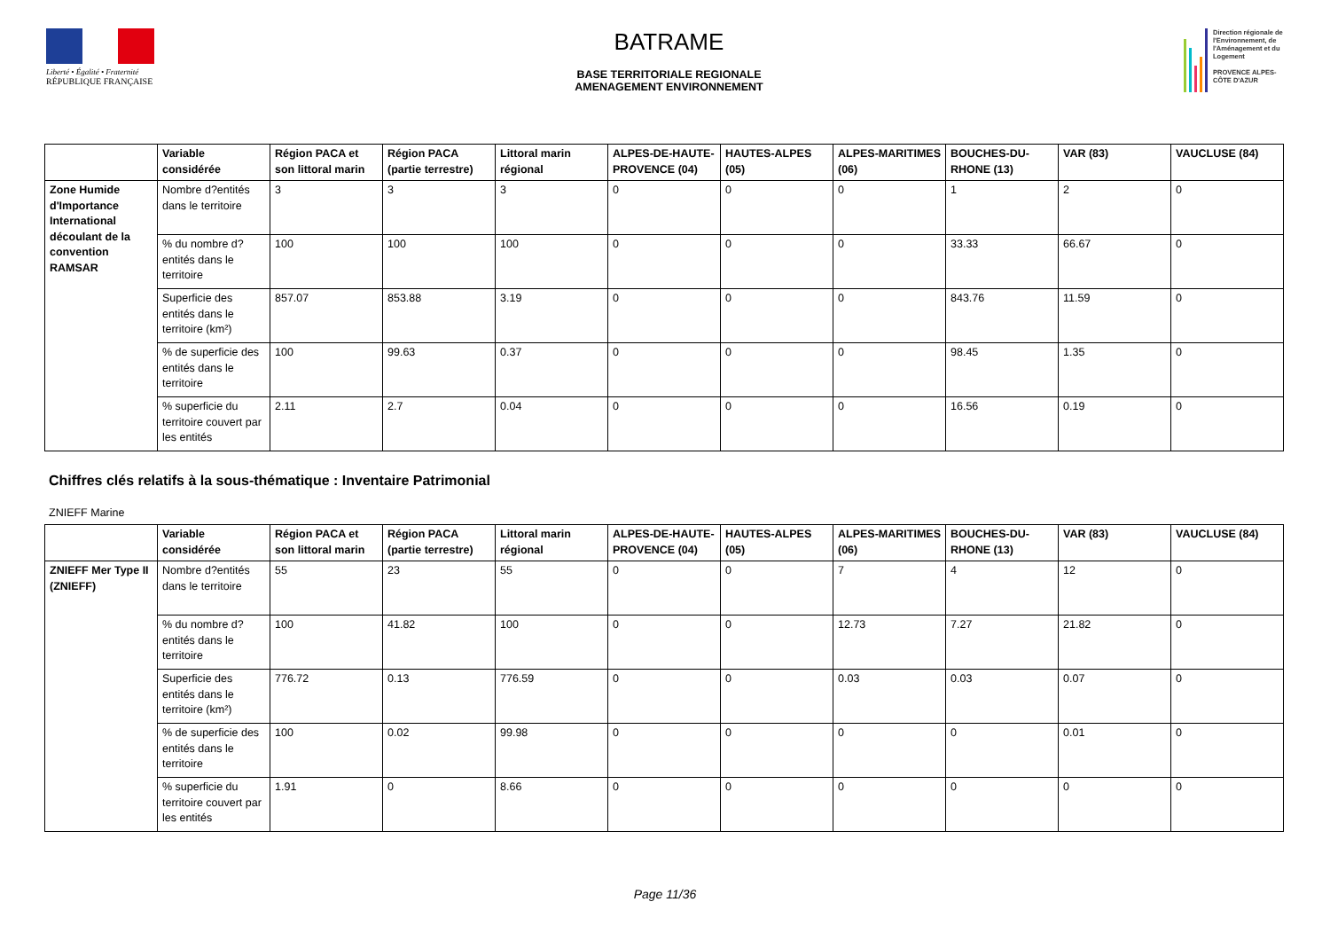Liberté • Égalité • Fraternité
RÉPUBLIQUE FRANÇAISE
BATRAME
BASE TERRITORIALE REGIONALE
AMENAGEMENT ENVIRONNEMENT
Direction régionale de l'Environnement, de l'Aménagement et du Logement
PROVENCE ALPES-CÔTE D'AZUR
| | Variable considérée | Région PACA et son littoral marin | Région PACA (partie terrestre) | Littoral marin régional | ALPES-DE-HAUTE-PROVENCE (04) | HAUTES-ALPES (05) | ALPES-MARITIMES (06) | BOUCHES-DU-RHONE (13) | VAR (83) | VAUCLUSE (84) |
| --- | --- | --- | --- | --- | --- | --- | --- | --- | --- | --- |
| Zone Humide d'Importance International découlant de la convention RAMSAR | Nombre d?entités dans le territoire | 3 | 3 | 3 | 0 | 0 | 0 | 1 | 2 | 0 |
| | % du nombre d?entités dans le territoire | 100 | 100 | 100 | 0 | 0 | 0 | 33.33 | 66.67 | 0 |
| | Superficie des entités dans le territoire (km²) | 857.07 | 853.88 | 3.19 | 0 | 0 | 0 | 843.76 | 11.59 | 0 |
| | % de superficie des entités dans le territoire | 100 | 99.63 | 0.37 | 0 | 0 | 0 | 98.45 | 1.35 | 0 |
| | % superficie du territoire couvert par les entités | 2.11 | 2.7 | 0.04 | 0 | 0 | 0 | 16.56 | 0.19 | 0 |
Chiffres clés relatifs à la sous-thématique : Inventaire Patrimonial
ZNIEFF Marine
| | Variable considérée | Région PACA et son littoral marin | Région PACA (partie terrestre) | Littoral marin régional | ALPES-DE-HAUTE-PROVENCE (04) | HAUTES-ALPES (05) | ALPES-MARITIMES (06) | BOUCHES-DU-RHONE (13) | VAR (83) | VAUCLUSE (84) |
| --- | --- | --- | --- | --- | --- | --- | --- | --- | --- | --- |
| ZNIEFF Mer Type II (ZNIEFF) | Nombre d?entités dans le territoire | 55 | 23 | 55 | 0 | 0 | 7 | 4 | 12 | 0 |
| | % du nombre d?entités dans le territoire | 100 | 41.82 | 100 | 0 | 0 | 12.73 | 7.27 | 21.82 | 0 |
| | Superficie des entités dans le territoire (km²) | 776.72 | 0.13 | 776.59 | 0 | 0 | 0.03 | 0.03 | 0.07 | 0 |
| | % de superficie des entités dans le territoire | 100 | 0.02 | 99.98 | 0 | 0 | 0 | 0 | 0.01 | 0 |
| | % superficie du territoire couvert par les entités | 1.91 | 0 | 8.66 | 0 | 0 | 0 | 0 | 0 | 0 |
Page 11/36